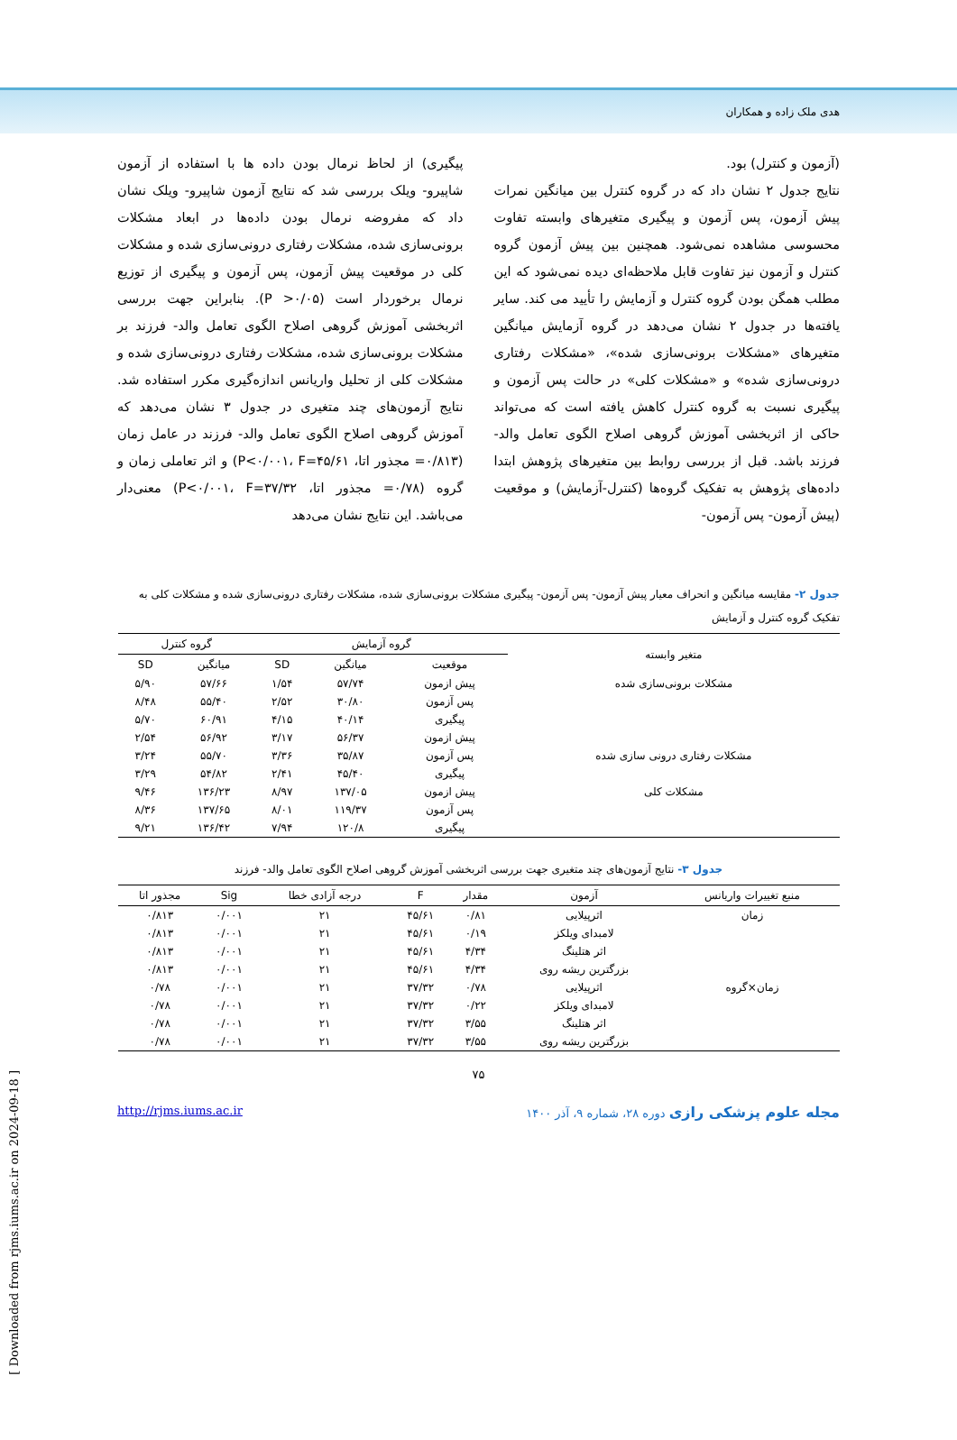هدی ملک زاده و همکاران
(آزمون و کنترل) بود.
نتایج جدول ۲ نشان داد که در گروه کنترل بین میانگین نمرات پیش آزمون، پس آزمون و پیگیری متغیرهای وابسته تفاوت محسوسی مشاهده نمی‌شود. همچنین بین پیش آزمون گروه کنترل و آزمون نیز تفاوت قابل ملاحظه‌ای دیده نمی‌شود که این مطلب همگن بودن گروه کنترل و آزمایش را تأیید می کند. سایر یافته‌ها در جدول ۲ نشان می‌دهد در گروه آزمایش میانگین متغیرهای «مشکلات برونی‌سازی شده»، «مشکلات رفتاری درونی‌سازی شده» و «مشکلات کلی» در حالت پس آزمون و پیگیری نسبت به گروه کنترل کاهش یافته است که می‌تواند حاکی از اثربخشی آموزش گروهی اصلاح الگوی تعامل والد-فرزند باشد. قبل از بررسی روابط بین متغیرهای پژوهش ابتدا داده‌های پژوهش به تفکیک گروه‌ها (کنترل-آزمایش) و موقعیت (پیش آزمون- پس آزمون-
پیگیری) از لحاظ نرمال بودن داده ها با استفاده از آزمون شاپیرو- ویلک بررسی شد که نتایج آزمون شاپیرو- ویلک نشان داد که مفروضه نرمال بودن داده‌ها در ابعاد مشکلات برونی‌سازی شده، مشکلات رفتاری درونی‌سازی شده و مشکلات کلی در موقعیت پیش آزمون، پس آزمون و پیگیری از توزیع نرمال برخوردار است (P >۰/۰۵). بنابراین جهت بررسی اثربخشی آموزش گروهی اصلاح الگوی تعامل والد- فرزند بر مشکلات برونی‌سازی شده، مشکلات رفتاری درونی‌سازی شده و مشکلات کلی از تحلیل واریانس اندازه‌گیری مکرر استفاده شد. نتایج آزمون‌های چند متغیری در جدول ۳ نشان می‌دهد که آموزش گروهی اصلاح الگوی تعامل والد- فرزند در عامل زمان (۰/۸۱۳= مجذور اتا، P<۰/۰۰۱، F=۴۵/۶۱) و اثر تعاملی زمان و گروه (۰/۷۸= مجذور اتا، P<۰/۰۰۱، F=۳۷/۳۲) معنی‌دار می‌باشد. این نتایج نشان می‌دهد
جدول ۲- مقایسه میانگین و انحراف معیار پیش آزمون- پس آزمون- پیگیری مشکلات برونی‌سازی شده، مشکلات رفتاری درونی‌سازی شده و مشکلات کلی به تفکیک گروه کنترل و آزمایش
| متغیر وابسته | گروه آزمایش | | | گروه کنترل | |
| --- | --- | --- | --- | --- | --- |
| | موقعیت | میانگین | SD | میانگین | SD |
| مشکلات برونی‌سازی شده | پیش ازمون | ۵۷/۷۴ | ۱/۵۴ | ۵۷/۶۶ | ۵/۹۰ |
| | پس آزمون | ۳۰/۸۰ | ۲/۵۲ | ۵۵/۴۰ | ۸/۴۸ |
| | پیگیری | ۴۰/۱۴ | ۴/۱۵ | ۶۰/۹۱ | ۵/۷۰ |
| مشکلات رفتاری درونی سازی شده | پیش ازمون | ۵۶/۳۷ | ۳/۱۷ | ۵۶/۹۲ | ۲/۵۴ |
| | پس آزمون | ۳۵/۸۷ | ۳/۳۶ | ۵۵/۷۰ | ۳/۲۴ |
| | پیگیری | ۴۵/۴۰ | ۲/۴۱ | ۵۴/۸۲ | ۳/۲۹ |
| مشکلات کلی | پیش ازمون | ۱۳۷/۰۵ | ۸/۹۷ | ۱۳۶/۲۳ | ۹/۴۶ |
| | پس آزمون | ۱۱۹/۳۷ | ۸/۰۱ | ۱۳۷/۶۵ | ۸/۳۶ |
| | پیگیری | ۱۲۰/۸ | ۷/۹۴ | ۱۳۶/۴۲ | ۹/۲۱ |
جدول ۳- نتایج آزمون‌های چند متغیری جهت بررسی اثربخشی آموزش گروهی اصلاح الگوی تعامل والد- فرزند
| منبع تغییرات واریانس | آزمون | مقدار | F | درجه آزادی خطا | Sig | مجذور اتا |
| --- | --- | --- | --- | --- | --- | --- |
| زمان | اثرپیلایی | ۰/۸۱ | ۴۵/۶۱ | ۲۱ | ۰/۰۰۱ | ۰/۸۱۳ |
| | لامبدای ویلکز | ۰/۱۹ | ۴۵/۶۱ | ۲۱ | ۰/۰۰۱ | ۰/۸۱۳ |
| | اثر هتلینگ | ۴/۳۴ | ۴۵/۶۱ | ۲۱ | ۰/۰۰۱ | ۰/۸۱۳ |
| | بزرگترین ریشه روی | ۴/۳۴ | ۴۵/۶۱ | ۲۱ | ۰/۰۰۱ | ۰/۸۱۳ |
| زمان×گروه | اثرپیلایی | ۰/۷۸ | ۳۷/۳۲ | ۲۱ | ۰/۰۰۱ | ۰/۷۸ |
| | لامبدای ویلکز | ۰/۲۲ | ۳۷/۳۲ | ۲۱ | ۰/۰۰۱ | ۰/۷۸ |
| | اثر هتلینگ | ۳/۵۵ | ۳۷/۳۲ | ۲۱ | ۰/۰۰۱ | ۰/۷۸ |
| | بزرگترین ریشه روی | ۳/۵۵ | ۳۷/۳۲ | ۲۱ | ۰/۰۰۱ | ۰/۷۸ |
۷۵
مجله علوم پزشکی رازی دوره ۲۸، شماره ۹، آذر ۱۴۰۰ http://rjms.iums.ac.ir
[ Downloaded from rjms.iums.ac.ir on 2024-09-18 ]